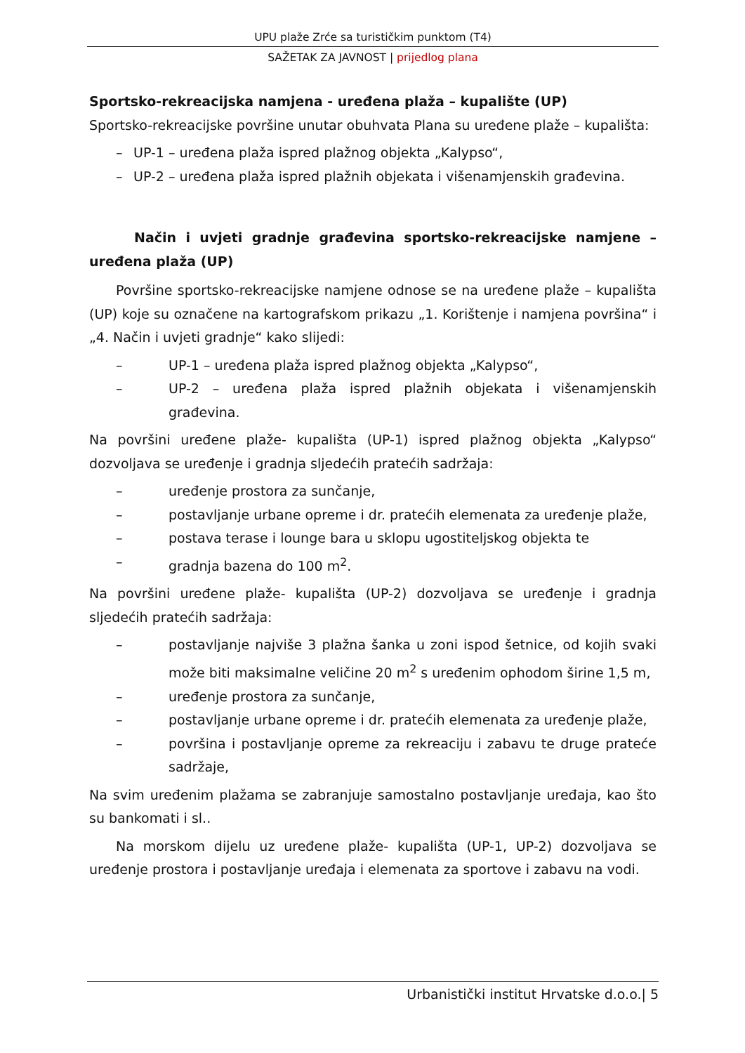UPU plaže Zrće sa turističkim punktom (T4)
SAŽETAK ZA JAVNOST | prijedlog plana
Sportsko-rekreacijska namjena - uređena plaža – kupalište (UP)
Sportsko-rekreacijske površine unutar obuhvata Plana su uređene plaže – kupališta:
– UP-1 – uređena plaža ispred plažnog objekta „Kalypso“,
– UP-2 – uređena plaža ispred plažnih objekata i višenamjenskih građevina.
Način i uvjeti gradnje građevina sportsko-rekreacijske namjene – uređena plaža (UP)
Površine sportsko-rekreacijske namjene odnose se na uređene plaže – kupališta (UP) koje su označene na kartografskom prikazu „1. Korištenje i namjena površina“ i „4. Način i uvjeti gradnje“ kako slijedi:
– UP-1 – uređena plaža ispred plažnog objekta „Kalypso“,
– UP-2 – uređena plaža ispred plažnih objekata i višenamjenskih građevina.
Na površini uređene plaže- kupališta (UP-1) ispred plažnog objekta „Kalypso“ dozvoljava se uređenje i gradnja sljedećih pratećih sadržaja:
– uređenje prostora za sunčanje,
– postavljanje urbane opreme i dr. pratećih elemenata za uređenje plaže,
– postava terase i lounge bara u sklopu ugostiteljskog objekta te
– gradnja bazena do 100 m<sup>2</sup>.
Na površini uređene plaže- kupališta (UP-2) dozvoljava se uređenje i gradnja sljedećih pratećih sadržaja:
– postavljanje najviše 3 plažna šanka u zoni ispod šetnice, od kojih svaki može biti maksimalne veličine 20 m<sup>2</sup> s uređenim ophodom širine 1,5 m,
– uređenje prostora za sunčanje,
– postavljanje urbane opreme i dr. pratećih elemenata za uređenje plaže,
– površina i postavljanje opreme za rekreaciju i zabavu te druge prateće sadržaje,
Na svim uređenim plažama se zabranjuje samostalno postavljanje uređaja, kao što su bankomati i sl..
Na morskom dijelu uz uređene plaže- kupališta (UP-1, UP-2) dozvoljava se uređenje prostora i postavljanje uređaja i elemenata za sportove i zabavu na vodi.
Urbanistički institut Hrvatske d.o.o.| 5